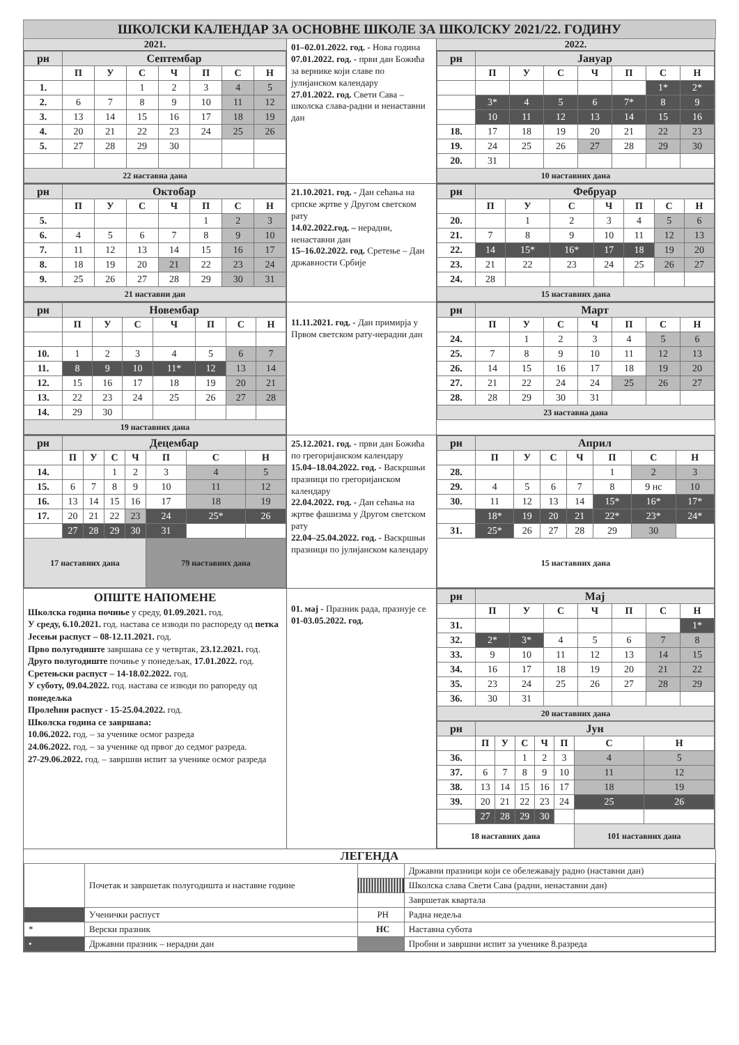ШКОЛСКИ КАЛЕНДАР ЗА ОСНОВНЕ ШКОЛЕ ЗА ШКОЛСКУ 2021/22. ГОДИНУ
2021.
| рн | Септембар | | | | | | |
| | П | У | С | Ч | П | С | Н |
| 1. | | | 1 | 2 | 3 | 4 | 5 |
| 2. | 6 | 7 | 8 | 9 | 10 | 11 | 12 |
| 3. | 13 | 14 | 15 | 16 | 17 | 18 | 19 |
| 4. | 20 | 21 | 22 | 23 | 24 | 25 | 26 |
| 5. | 27 | 28 | 29 | 30 | | | |
| 22 наставна дана | | | | | | | |
01–02.01.2022. год. - Нова година
07.01.2022. год. - први дан Божића за вернике који славе по јулијанском календару
27.01.2022. год. Свети Сава – школска слава-радни и ненаставни дан
2022.
| рн | Јануар | | | | | | |
| | П | У | С | Ч | П | С | Н |
| | | | | | | 1* | 2* |
| | 3* | 4 | 5 | 6 | 7* | 8 | 9 |
| | 10 | 11 | 12 | 13 | 14 | 15 | 16 |
| 18. | 17 | 18 | 19 | 20 | 21 | 22 | 23 |
| 19. | 24 | 25 | 26 | 27 | 28 | 29 | 30 |
| 20. | 31 | | | | | | |
| 10 наставних дана | | | | | | | |
| рн | Октобар | | | | | | |
| | П | У | С | Ч | П | С | Н |
| 5. | | | | | 1 | 2 | 3 |
| 6. | 4 | 5 | 6 | 7 | 8 | 9 | 10 |
| 7. | 11 | 12 | 13 | 14 | 15 | 16 | 17 |
| 8. | 18 | 19 | 20 | 21 | 22 | 23 | 24 |
| 9. | 25 | 26 | 27 | 28 | 29 | 30 | 31 |
| 21 наставни дан | | | | | | | |
21.10.2021. год. - Дан сећања на српске жртве у Другом светском рату
14.02.2022.год. – нерадни, ненаставни дан
15–16.02.2022. год. Сретење – Дан државности Србије
| рн | Фебруар | | | | | | |
| | П | У | С | Ч | П | С | Н |
| 20. | | 1 | 2 | 3 | 4 | 5 | 6 |
| 21. | 7 | 8 | 9 | 10 | 11 | 12 | 13 |
| 22. | 14 | 15* | 16* | 17 | 18 | 19 | 20 |
| 23. | 21 | 22 | 23 | 24 | 25 | 26 | 27 |
| 24. | 28 | | | | | | |
| 15 наставних дана | | | | | | | |
| рн | Новембар | | | | | | |
| | П | У | С | Ч | П | С | Н |
| 10. | 1 | 2 | 3 | 4 | 5 | 6 | 7 |
| 11. | 8 | 9 | 10 | 11* | 12 | 13 | 14 |
| 12. | 15 | 16 | 17 | 18 | 19 | 20 | 21 |
| 13. | 22 | 23 | 24 | 25 | 26 | 27 | 28 |
| 14. | 29 | 30 | | | | | |
| 19 наставних дана | | | | | | | |
11.11.2021. год. - Дан примирја у Првом светском рату-нерадни дан
| рн | Март | | | | | | |
| | П | У | С | Ч | П | С | Н |
| 24. | | 1 | 2 | 3 | 4 | 5 | 6 |
| 25. | 7 | 8 | 9 | 10 | 11 | 12 | 13 |
| 26. | 14 | 15 | 16 | 17 | 18 | 19 | 20 |
| 27. | 21 | 22 | 24 | 24 | 25 | 26 | 27 |
| 28. | 28 | 29 | 30 | 31 | | | |
| 23 наставна дана | | | | | | | |
| рн | Децембар | | | | | | |
| | П | У | С | Ч | П | С | Н |
| 14. | | | 1 | 2 | 3 | 4 | 5 |
| 15. | 6 | 7 | 8 | 9 | 10 | 11 | 12 |
| 16. | 13 | 14 | 15 | 16 | 17 | 18 | 19 |
| 17. | 20 | 21 | 22 | 23 | 24 | 25* | 26 |
| | 27 | 28 | 29 | 30 | 31 | | |
| 17 наставних дана | | | | | 79 наставних дана | | |
25.12.2021. год. - први дан Божића по грегоријанском календару
15.04–18.04.2022. год. - Васкршњи празници по грегоријанском календару
22.04.2022. год. - Дан сећања на жртве фашизма у Другом светском рату
22.04–25.04.2022. год. - Васкршњи празници по јулијанском календару
| рн | Април | | | | | | |
| | П | У | С | Ч | П | С | Н |
| 28. | | | | | 1 | 2 | 3 |
| 29. | 4 | 5 | 6 | 7 | 8 | 9 нс | 10 |
| 30. | 11 | 12 | 13 | 14 | 15* | 16* | 17* |
| | 18* | 19 | 20 | 21 | 22* | 23* | 24* |
| 31. | 25* | 26 | 27 | 28 | 29 | 30 | |
| 15 наставних дана | | | | | | | |
ОПШТЕ НАПОМЕНЕ
Школска година почиње у среду, 01.09.2021. год.
У среду, 6.10.2021. год. настава се изводи по распореду од петка
Јесењи распуст – 08-12.11.2021. год.
Прво полугодиште завршава се у четвртак, 23.12.2021. год.
Друго полугодиште почиње у понедељак, 17.01.2022. год.
Сретењски распуст – 14-18.02.2022. год.
У суботу, 09.04.2022. год. настава се изводи по рапореду од понедељка
Пролећни распуст - 15-25.04.2022. год.
Школска година се завршава:
10.06.2022. год. – за ученике осмог разреда
24.06.2022. год. – за ученике од првог до седмог разреда.
27-29.06.2022. год. – завршни испит за ученике осмог разреда
01. мај - Празник рада, празнује се 01-03.05.2022. год.
| рн | Мај | | | | | | |
| | П | У | С | Ч | П | С | Н |
| 31. | | | | | | | 1* |
| 32. | 2* | 3* | 4 | 5 | 6 | 7 | 8 |
| 33. | 9 | 10 | 11 | 12 | 13 | 14 | 15 |
| 34. | 16 | 17 | 18 | 19 | 20 | 21 | 22 |
| 35. | 23 | 24 | 25 | 26 | 27 | 28 | 29 |
| 36. | 30 | 31 | | | | | |
| 20 наставних дана | | | | | | | |
| рн | Јун | | | | | | |
| | П | У | С | Ч | П | С | Н |
| 36. | | | 1 | 2 | 3 | 4 | 5 |
| 37. | 6 | 7 | 8 | 9 | 10 | 11 | 12 |
| 38. | 13 | 14 | 15 | 16 | 17 | 18 | 19 |
| 39. | 20 | 21 | 22 | 23 | 24 | 25 | 26 |
| | 27 | 28 | 29 | 30 | | | |
| 18 наставних дана | | | | | | 101 наставних дана | |
ЛЕГЕНДА
| | Почетак и завршетак полугодишта и наставне године | | Државни празници који се обележавају радно (наставни дан) |
| | | | Школска слава Свети Сава (радни, ненаставни дан) |
| | | | Завршетак квартала |
| | Ученички распуст | РН | Радна недеља |
| * | Верски празник | НС | Наставна субота |
| • | Државни празник – нерадни дан | | Пробни и завршни испит за ученике 8.разреда |